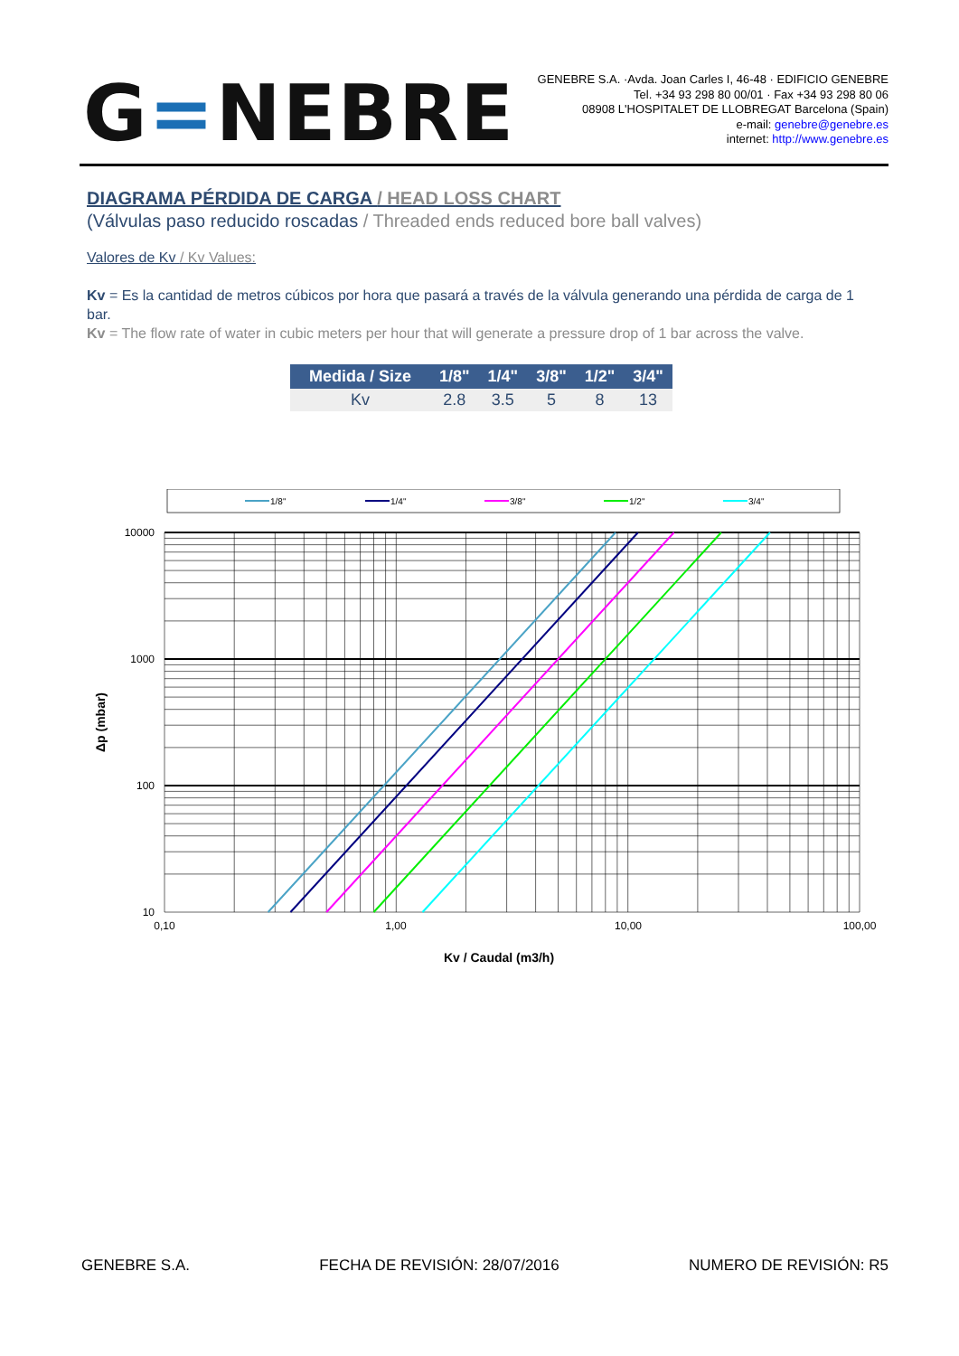G=NEBRE
GENEBRE S.A. ·Avda. Joan Carles I, 46-48 · EDIFICIO GENEBRE
Tel. +34 93 298 80 00/01 · Fax +34 93 298 80 06
08908 L'HOSPITALET DE LLOBREGAT Barcelona (Spain)
e-mail: genebre@genebre.es
internet: http://www.genebre.es
DIAGRAMA PÉRDIDA DE CARGA / HEAD LOSS CHART
(Válvulas paso reducido roscadas / Threaded ends reduced bore ball valves)
Valores de Kv / Kv Values:
Kv = Es la cantidad de metros cúbicos por hora que pasará a través de la válvula generando una pérdida de carga de 1 bar.
Kv = The flow rate of water in cubic meters per hour that will generate a pressure drop of 1 bar across the valve.
| Medida / Size | 1/8" | 1/4" | 3/8" | 1/2" | 3/4" |
| --- | --- | --- | --- | --- | --- |
| Kv | 2.8 | 3.5 | 5 | 8 | 13 |
1/8"
1/4"
3/8"
1/2"
3/4"
10000
1000
100
10
Δp (mbar)
0,10
1,00
10,00
100,00
Kv / Caudal (m3/h)
GENEBRE S.A. FECHA DE REVISIÓN: 28/07/2016 NUMERO DE REVISIÓN: R5